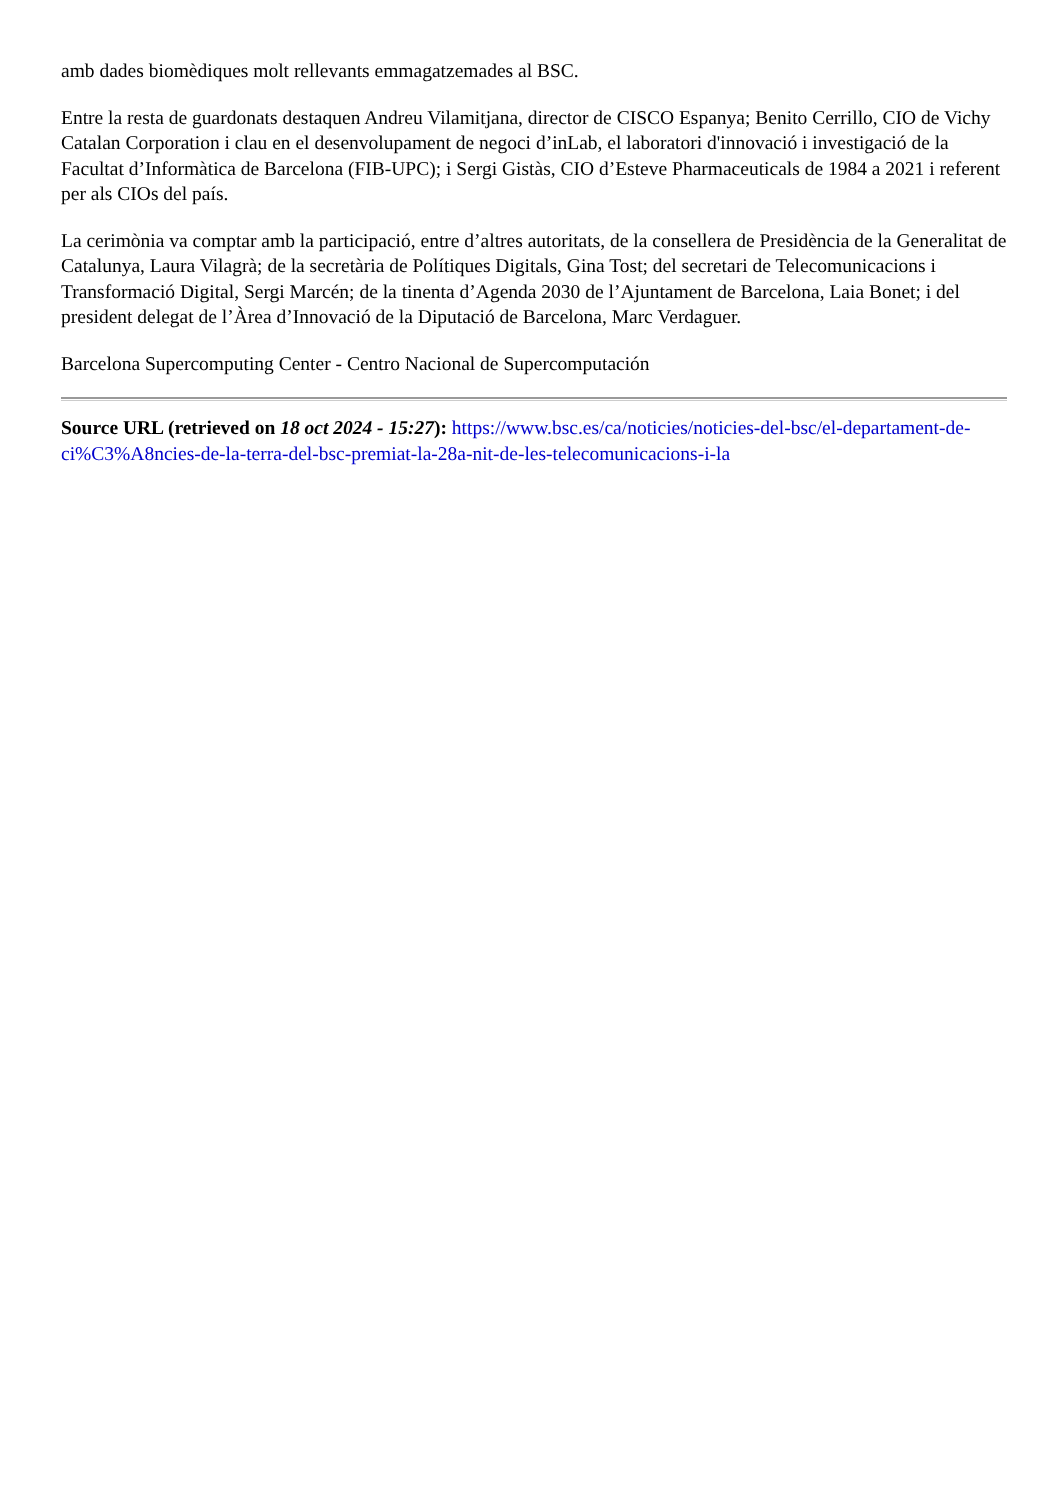amb dades biomèdiques molt rellevants emmagatzemades al BSC.
Entre la resta de guardonats destaquen Andreu Vilamitjana, director de CISCO Espanya; Benito Cerrillo, CIO de Vichy Catalan Corporation i clau en el desenvolupament de negoci d’inLab, el laboratori d'innovació i investigació de la Facultat d’Informàtica de Barcelona (FIB-UPC); i Sergi Gistàs, CIO d’Esteve Pharmaceuticals de 1984 a 2021 i referent per als CIOs del país.
La cerimònia va comptar amb la participació, entre d’altres autoritats, de la consellera de Presidència de la Generalitat de Catalunya, Laura Vilagrà; de la secretària de Polítiques Digitals, Gina Tost; del secretari de Telecomunicacions i Transformació Digital, Sergi Marcén; de la tinenta d’Agenda 2030 de l’Ajuntament de Barcelona, Laia Bonet; i del president delegat de l’Àrea d’Innovació de la Diputació de Barcelona, Marc Verdaguer.
Barcelona Supercomputing Center - Centro Nacional de Supercomputación
Source URL (retrieved on 18 oct 2024 - 15:27): https://www.bsc.es/ca/noticies/noticies-del-bsc/el-departament-de-ci%C3%A8ncies-de-la-terra-del-bsc-premiat-la-28a-nit-de-les-telecomunicacions-i-la